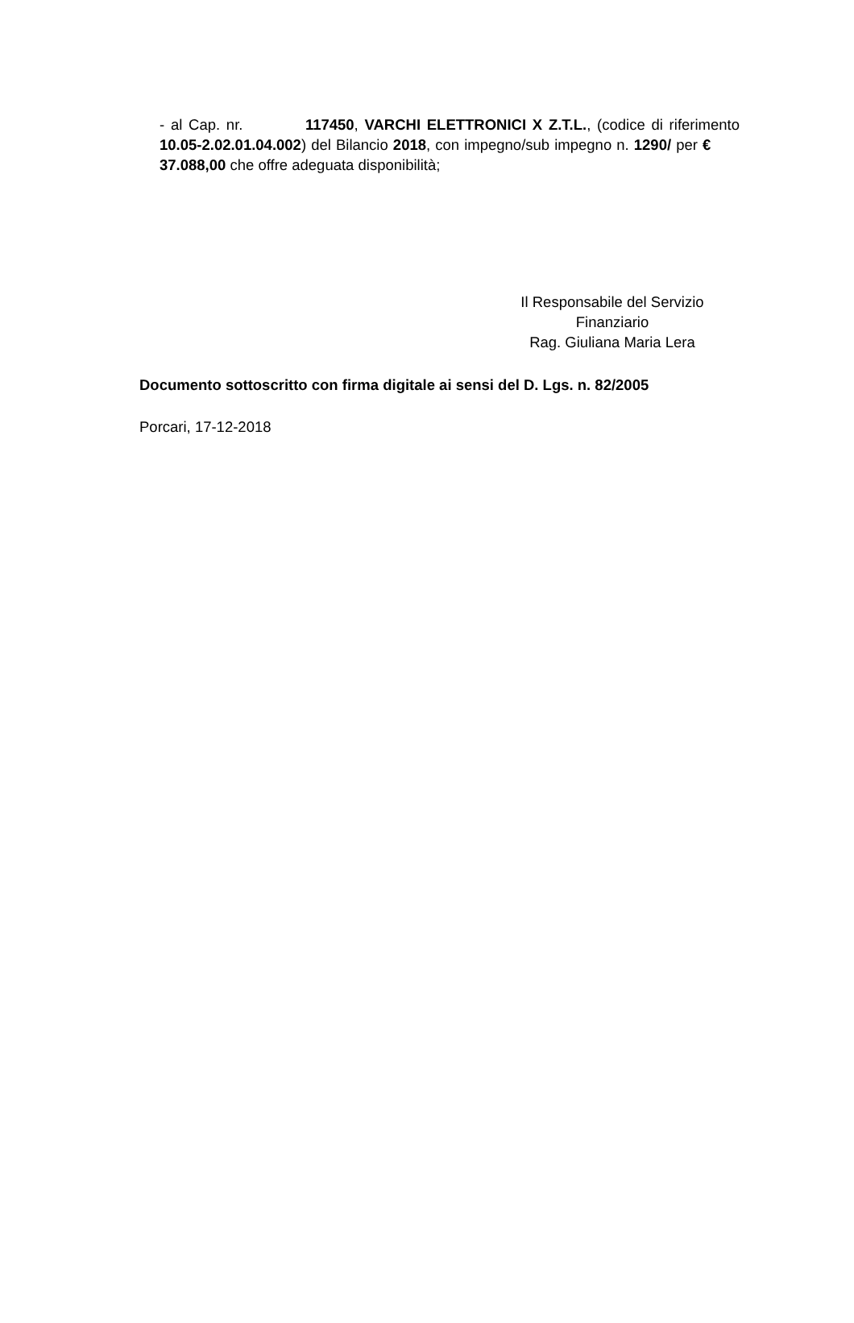- al Cap. nr. 117450, VARCHI ELETTRONICI X Z.T.L., (codice di riferimento 10.05-2.02.01.04.002) del Bilancio 2018, con impegno/sub impegno n. 1290/ per € 37.088,00 che offre adeguata disponibilità;
Il Responsabile del Servizio
Finanziario
Rag. Giuliana Maria Lera
Documento sottoscritto con firma digitale ai sensi del D. Lgs. n. 82/2005
Porcari, 17-12-2018